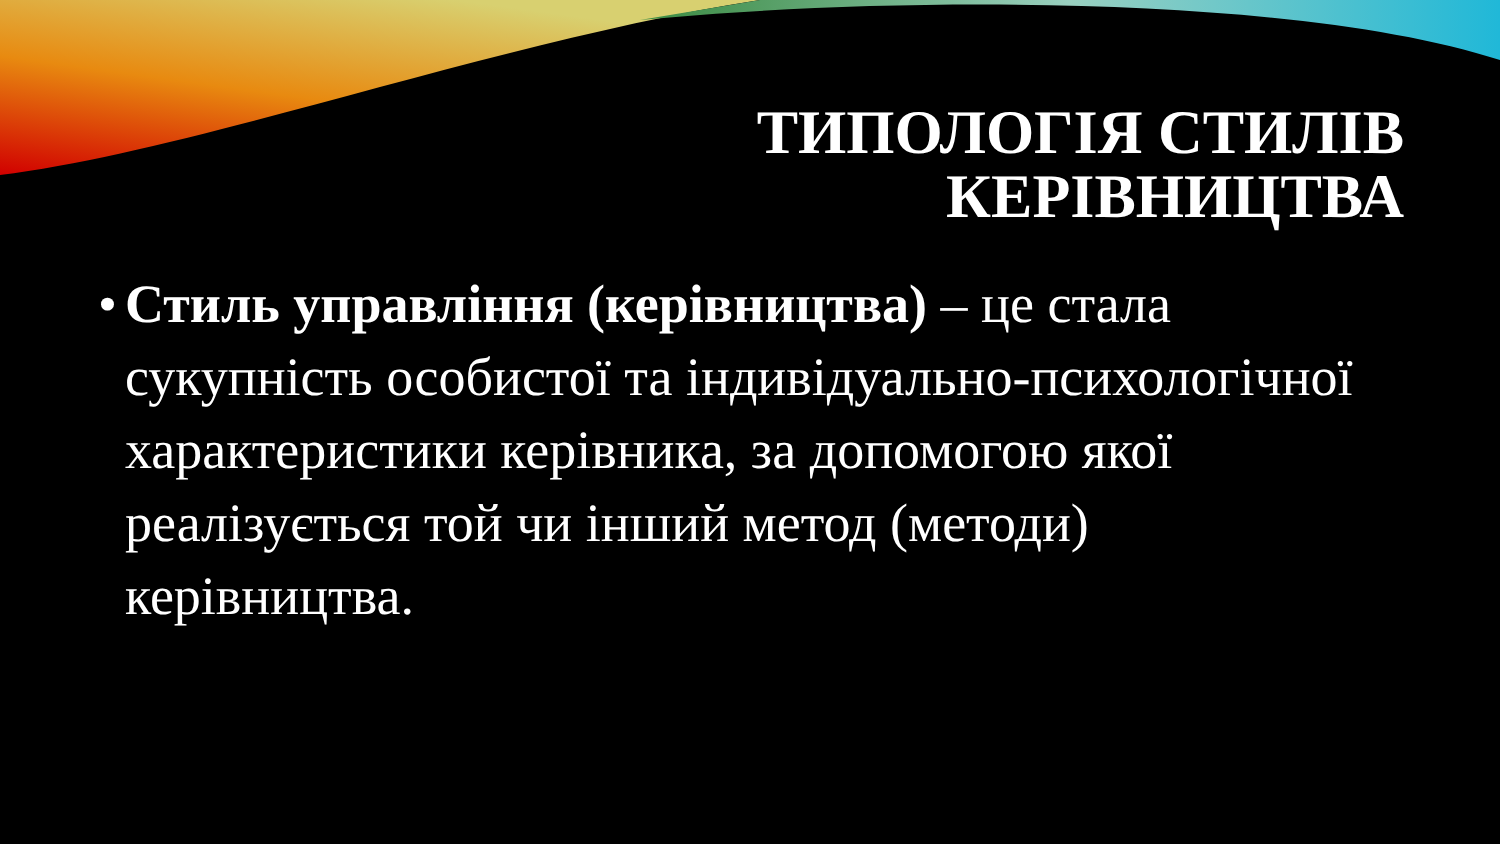ТИПОЛОГІЯ СТИЛІВ
КЕРІВНИЦТВА
•
Стиль управління (керівництва) – це стала сукупність особистої та індивідуально-психологічної характеристики керівника, за допомогою якої реалізується той чи інший метод (методи) керівництва.